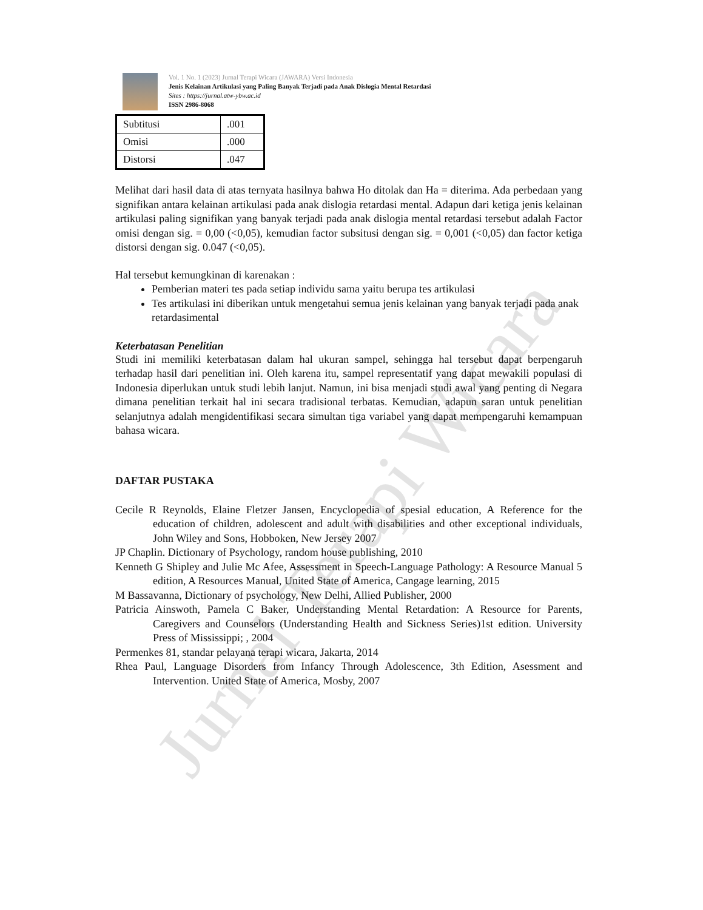Jurnal Terapi Wicara
Vol. 1 No. 1 (2023) Jurnal Terapi Wicara (JAWARA) Versi Indonesia
Jenis Kelainan Artikulasi yang Paling Banyak Terjadi pada Anak Dislogia Mental Retardasi
Sites : https://jurnal.atw-ybw.ac.id
ISSN 2986-8068
| Subtitusi | .001 |
| Omisi | .000 |
| Distorsi | .047 |
Melihat dari hasil data di atas ternyata hasilnya bahwa Ho ditolak dan Ha = diterima. Ada perbedaan yang signifikan antara kelainan artikulasi pada anak dislogia retardasi mental. Adapun dari ketiga jenis kelainan artikulasi paling signifikan yang banyak terjadi pada anak dislogia mental retardasi tersebut adalah Factor omisi dengan sig. = 0,00 (<0,05), kemudian factor subsitusi dengan sig. = 0,001 (<0,05) dan factor ketiga distorsi dengan sig. 0.047 (<0,05).
Hal tersebut kemungkinan di karenakan :
Pemberian materi tes pada setiap individu sama yaitu berupa tes artikulasi
Tes artikulasi ini diberikan untuk mengetahui semua jenis kelainan yang banyak terjadi pada anak retardasimental
Keterbatasan Penelitian
Studi ini memiliki keterbatasan dalam hal ukuran sampel, sehingga hal tersebut dapat berpengaruh terhadap hasil dari penelitian ini. Oleh karena itu, sampel representatif yang dapat mewakili populasi di Indonesia diperlukan untuk studi lebih lanjut. Namun, ini bisa menjadi studi awal yang penting di Negara dimana penelitian terkait hal ini secara tradisional terbatas. Kemudian, adapun saran untuk penelitian selanjutnya adalah mengidentifikasi secara simultan tiga variabel yang dapat mempengaruhi kemampuan bahasa wicara.
DAFTAR PUSTAKA
Cecile R Reynolds, Elaine Fletzer Jansen, Encyclopedia of spesial education, A Reference for the education of children, adolescent and adult with disabilities and other exceptional individuals, John Wiley and Sons, Hobboken, New Jersey 2007
JP Chaplin. Dictionary of Psychology, random house publishing, 2010
Kenneth G Shipley and Julie Mc Afee, Assessment in Speech-Language Pathology: A Resource Manual 5 edition, A Resources Manual, United State of America, Cangage learning, 2015
M Bassavanna, Dictionary of psychology, New Delhi, Allied Publisher, 2000
Patricia Ainswoth, Pamela C Baker, Understanding Mental Retardation: A Resource for Parents, Caregivers and Counselors (Understanding Health and Sickness Series)1st edition. University Press of Mississippi; , 2004
Permenkes 81, standar pelayana terapi wicara, Jakarta, 2014
Rhea Paul, Language Disorders from Infancy Through Adolescence, 3th Edition, Asessment and Intervention. United State of America, Mosby, 2007